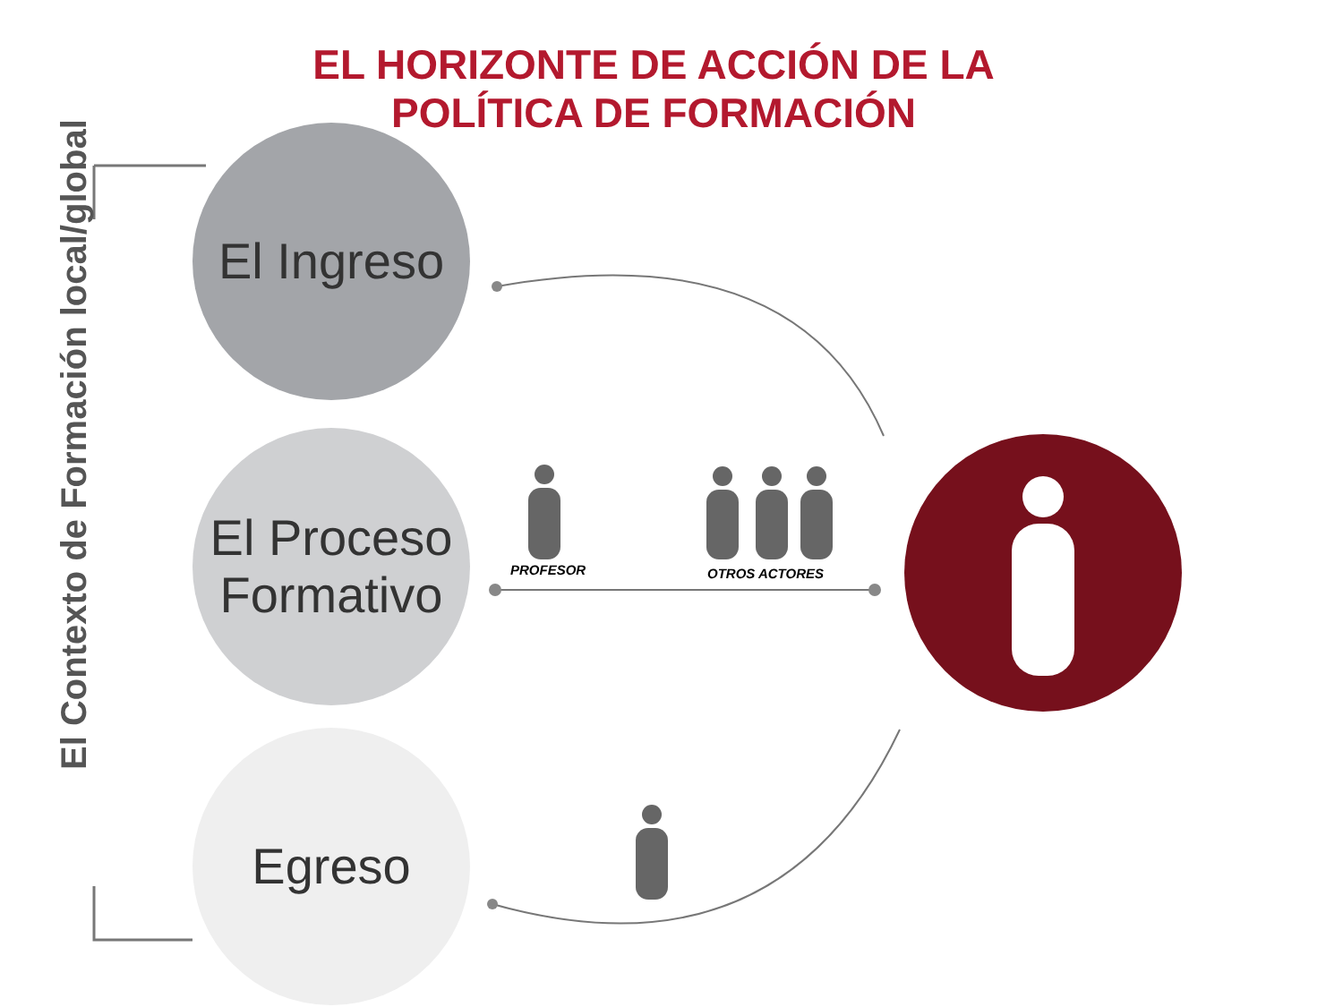EL HORIZONTE DE ACCIÓN DE LA
POLÍTICA DE FORMACIÓN
El Contexto de Formación local/global
El Ingreso
El Proceso
Formativo
Egreso
PROFESOR OTROS ACTORES